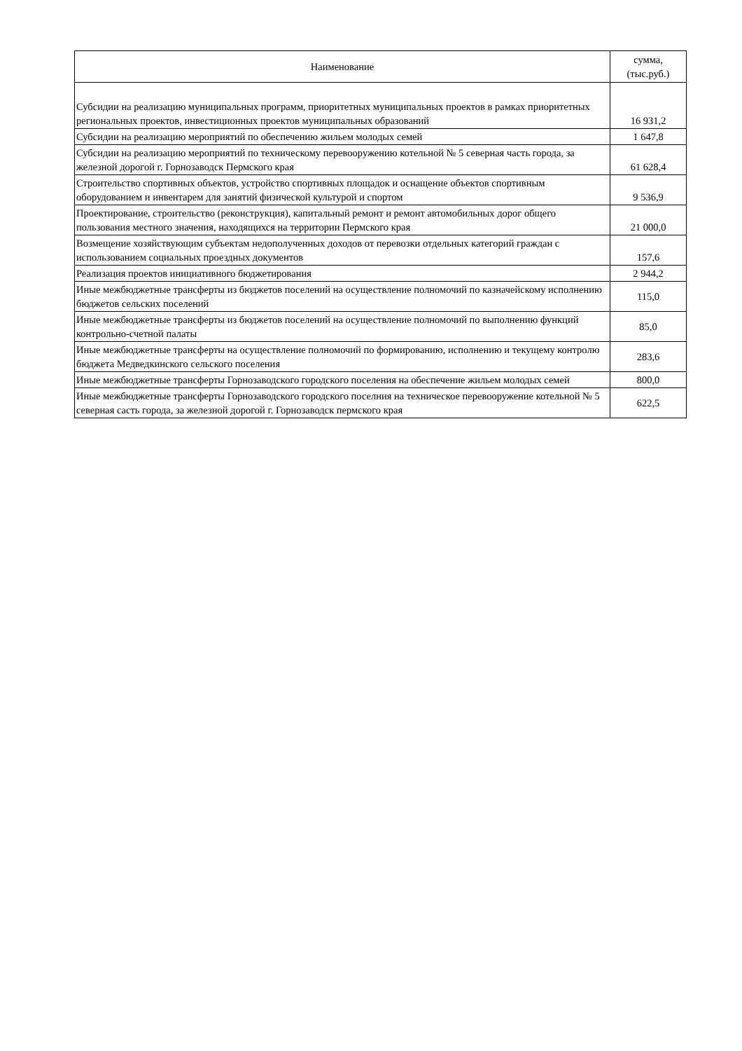| Наименование | сумма, (тыс.руб.) |
| --- | --- |
| Субсидии на реализацию муниципальных программ, приоритетных муниципальных проектов в рамках приоритетных региональных проектов, инвестиционных проектов муниципальных образований | 16 931,2 |
| Субсидии на реализацию мероприятий по обеспечению жильем молодых семей | 1 647,8 |
| Субсидии на реализацию мероприятий по техническому перевооружению котельной № 5 северная часть города, за железной дорогой г. Горнозаводск Пермского края | 61 628,4 |
| Строительство спортивных объектов, устройство спортивных площадок и оснащение объектов спортивным оборудованием и инвентарем для занятий физической культурой и спортом | 9 536,9 |
| Проектирование, строительство (реконструкция), капитальный ремонт и ремонт автомобильных дорог общего пользования местного значения, находящихся на территории Пермского края | 21 000,0 |
| Возмещение хозяйствующим субъектам недополученных доходов от перевозки отдельных категорий граждан с использованием социальных проездных документов | 157,6 |
| Реализация проектов инициативного бюджетирования | 2 944,2 |
| Иные межбюджетные трансферты из бюджетов поселений на осуществление полномочий по казначейскому исполнению бюджетов сельских поселений | 115,0 |
| Иные межбюджетные трансферты из бюджетов поселений на осуществление полномочий по выполнению функций контрольно-счетной палаты | 85,0 |
| Иные межбюджетные трансферты на осуществление полномочий по формированию, исполнению и текущему контролю бюджета Медведкинского сельского поселения | 283,6 |
| Иные межбюджетные трансферты Горнозаводского городского поселения на обеспечение жильем молодых семей | 800,0 |
| Иные межбюджетные трансферты Горнозаводского городского поселния на техническое перевооружение котельной № 5 северная састь города, за железной дорогой г. Горнозаводск пермского края | 622,5 |